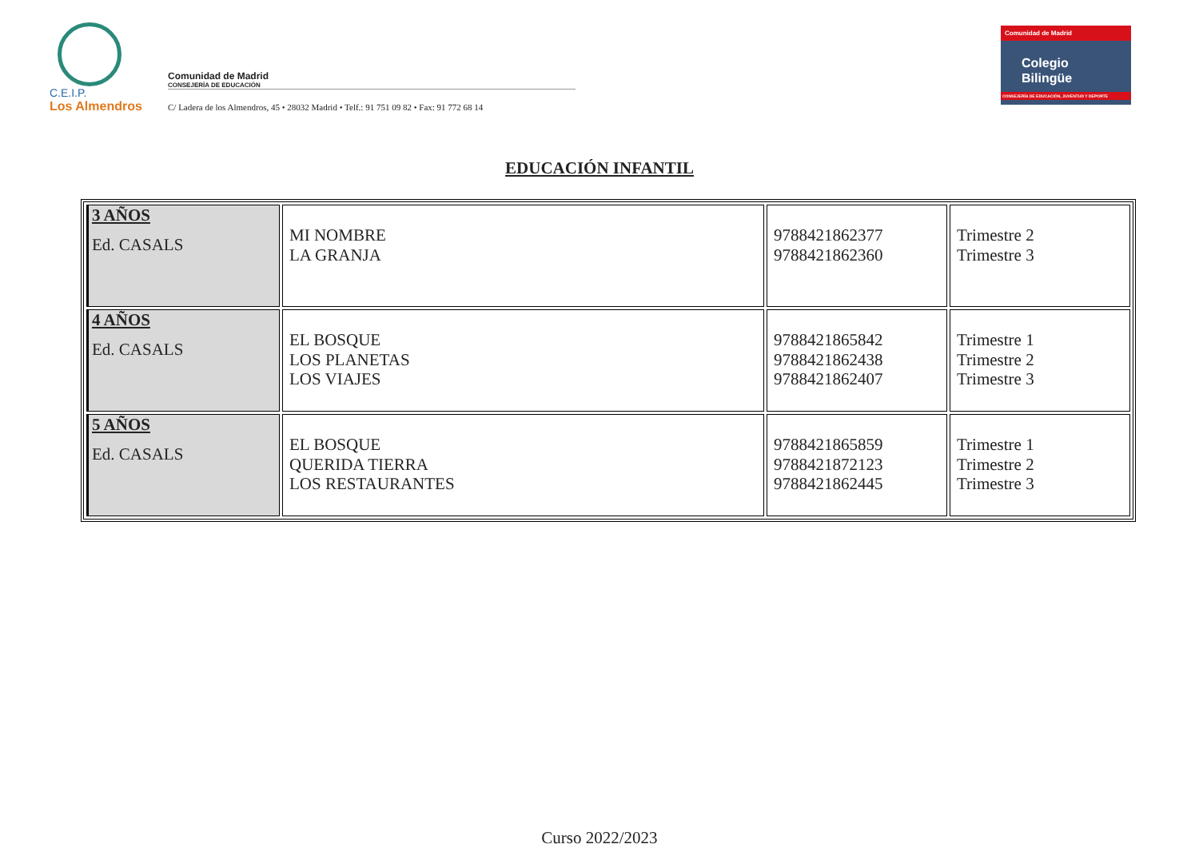C.E.I.P.
Los Almendros
Comunidad de Madrid
CONSEJERÍA DE EDUCACIÓN
C/ Ladera de los Almendros, 45 • 28032 Madrid • Telf.: 91 751 09 82 • Fax: 91 772 68 14
Comunidad de Madrid
Colegio
Bilingüe
CONSEJERÍA DE EDUCACIÓN, JUVENTUD Y DEPORTE
EDUCACIÓN INFANTIL
| 3 AÑOS Ed. CASALS | MI NOMBRE LA GRANJA | 9788421862377 9788421862360 | Trimestre 2 Trimestre 3 |
| 4 AÑOS Ed. CASALS | EL BOSQUE LOS PLANETAS LOS VIAJES | 9788421865842 9788421862438 9788421862407 | Trimestre 1 Trimestre 2 Trimestre 3 |
| 5 AÑOS Ed. CASALS | EL BOSQUE QUERIDA TIERRA LOS RESTAURANTES | 9788421865859 9788421872123 9788421862445 | Trimestre 1 Trimestre 2 Trimestre 3 |
Curso 2022/2023